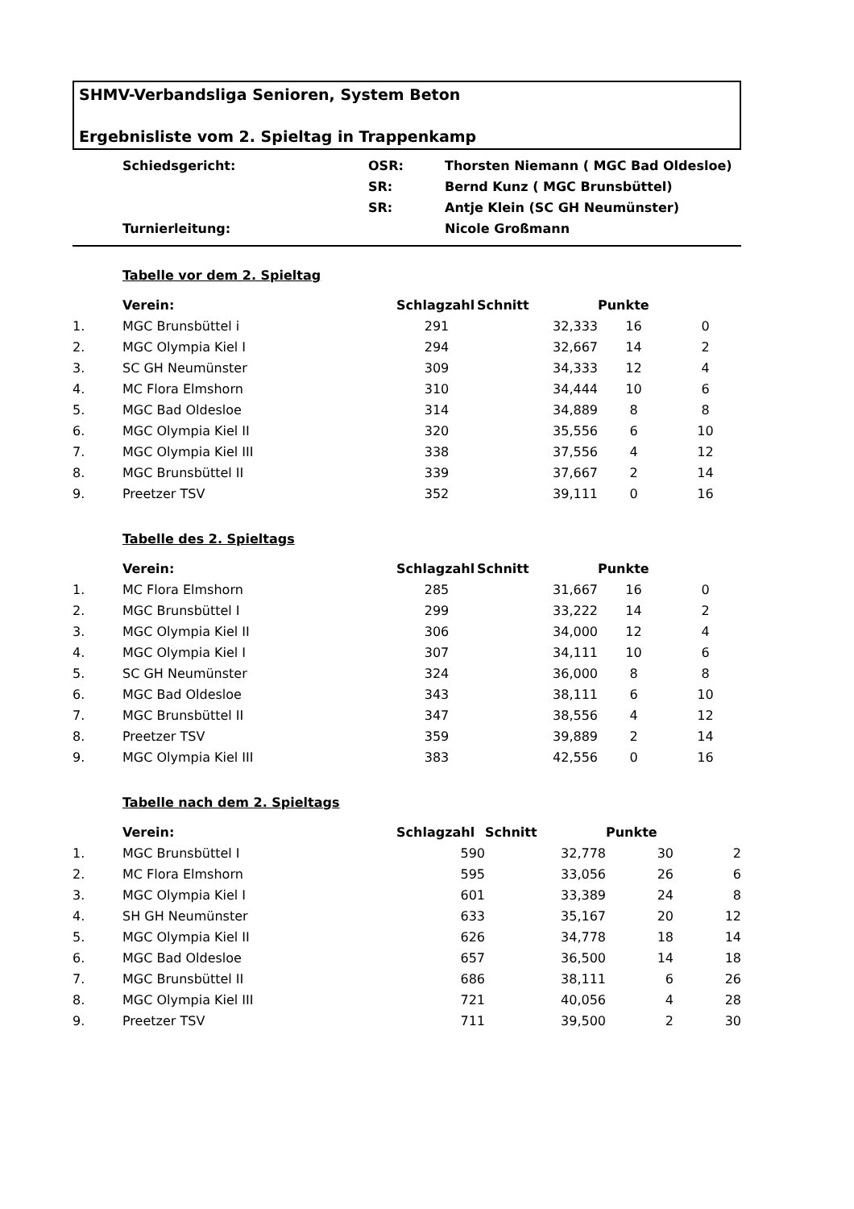SHMV-Verbandsliga Senioren, System Beton
Ergebnisliste vom 2. Spieltag in Trappenkamp
| | Schiedsgericht: | OSR: | Thorsten Niemann ( MGC Bad Oldesloe) |
| | | SR: | Bernd Kunz ( MGC Brunsbüttel) |
| | | SR: | Antje Klein (SC GH Neumünster) |
| | Turnierleitung: | | Nicole Großmann |
Tabelle vor dem 2. Spieltag
| | Verein: | Schlagzahl | Schnitt | Punkte | |
| --- | --- | --- | --- | --- | --- |
| 1. | MGC Brunsbüttel i | 291 | 32,333 | 16 | 0 |
| 2. | MGC Olympia Kiel I | 294 | 32,667 | 14 | 2 |
| 3. | SC GH Neumünster | 309 | 34,333 | 12 | 4 |
| 4. | MC Flora Elmshorn | 310 | 34,444 | 10 | 6 |
| 5. | MGC Bad Oldesloe | 314 | 34,889 | 8 | 8 |
| 6. | MGC Olympia Kiel II | 320 | 35,556 | 6 | 10 |
| 7. | MGC Olympia Kiel III | 338 | 37,556 | 4 | 12 |
| 8. | MGC Brunsbüttel II | 339 | 37,667 | 2 | 14 |
| 9. | Preetzer TSV | 352 | 39,111 | 0 | 16 |
Tabelle des 2. Spieltags
| | Verein: | Schlagzahl | Schnitt | Punkte | |
| --- | --- | --- | --- | --- | --- |
| 1. | MC Flora Elmshorn | 285 | 31,667 | 16 | 0 |
| 2. | MGC Brunsbüttel I | 299 | 33,222 | 14 | 2 |
| 3. | MGC Olympia Kiel II | 306 | 34,000 | 12 | 4 |
| 4. | MGC Olympia Kiel I | 307 | 34,111 | 10 | 6 |
| 5. | SC GH Neumünster | 324 | 36,000 | 8 | 8 |
| 6. | MGC Bad Oldesloe | 343 | 38,111 | 6 | 10 |
| 7. | MGC Brunsbüttel II | 347 | 38,556 | 4 | 12 |
| 8. | Preetzer TSV | 359 | 39,889 | 2 | 14 |
| 9. | MGC Olympia Kiel III | 383 | 42,556 | 0 | 16 |
Tabelle nach dem 2. Spieltags
| | Verein: | Schlagzahl | Schnitt | Punkte | |
| --- | --- | --- | --- | --- | --- |
| 1. | MGC Brunsbüttel I | 590 | 32,778 | 30 | 2 |
| 2. | MC Flora Elmshorn | 595 | 33,056 | 26 | 6 |
| 3. | MGC Olympia Kiel I | 601 | 33,389 | 24 | 8 |
| 4. | SH GH Neumünster | 633 | 35,167 | 20 | 12 |
| 5. | MGC Olympia Kiel II | 626 | 34,778 | 18 | 14 |
| 6. | MGC Bad Oldesloe | 657 | 36,500 | 14 | 18 |
| 7. | MGC Brunsbüttel II | 686 | 38,111 | 6 | 26 |
| 8. | MGC Olympia Kiel III | 721 | 40,056 | 4 | 28 |
| 9. | Preetzer TSV | 711 | 39,500 | 2 | 30 |